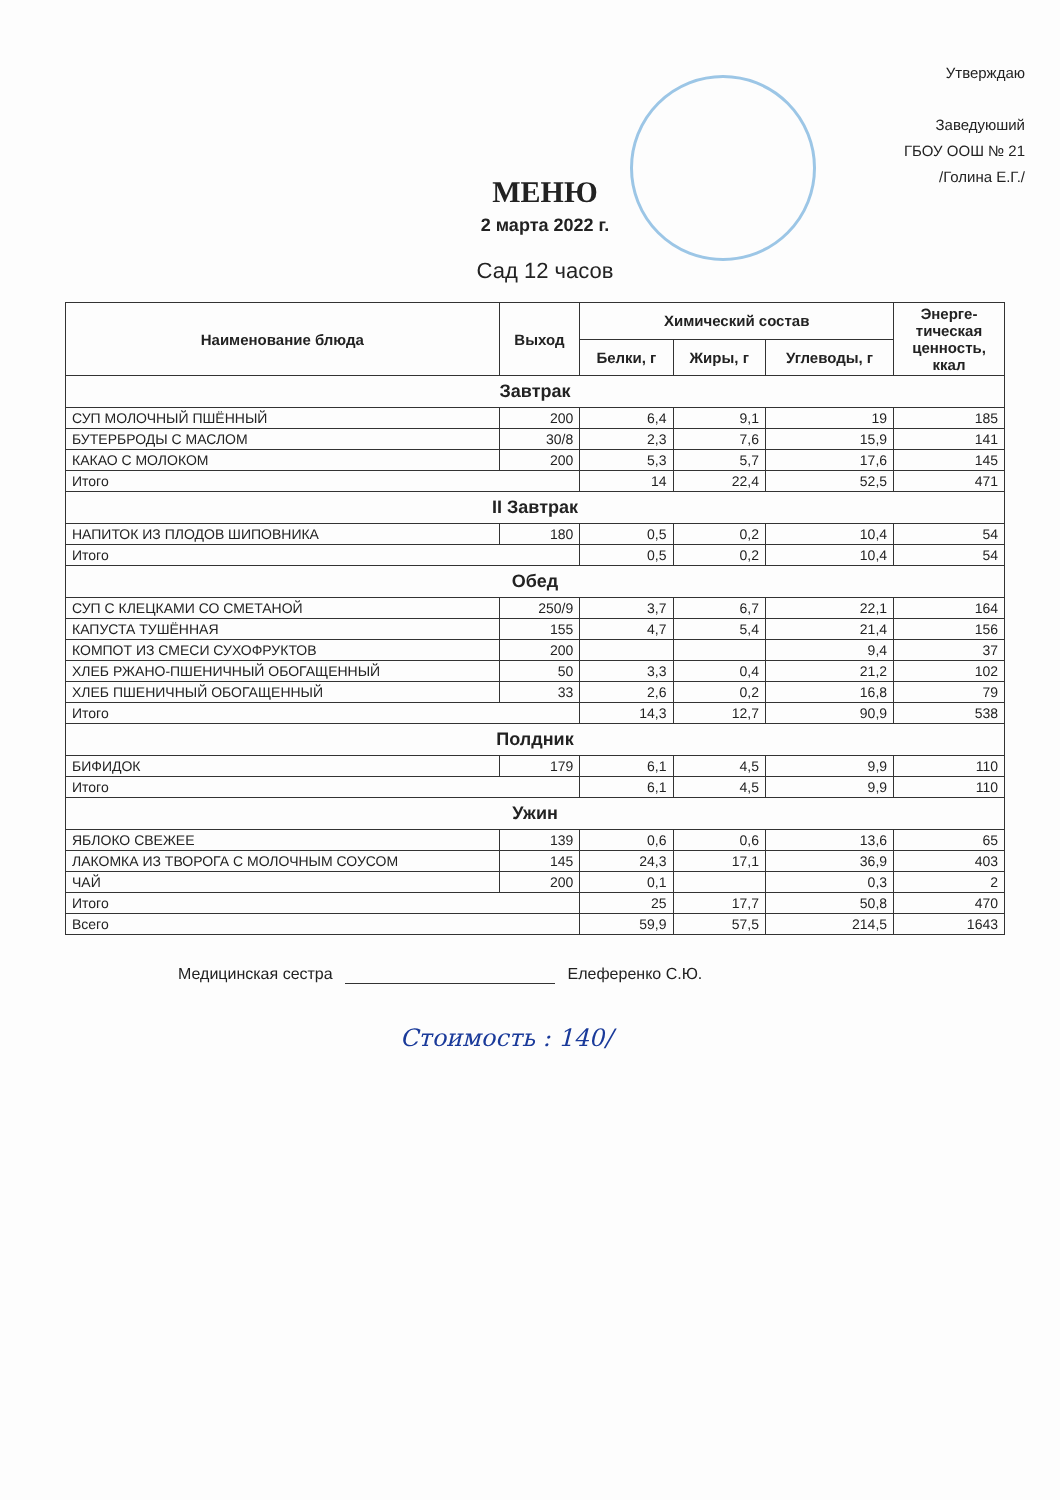Утверждаю
Заведуюший
ГБОУ ООШ № 21
/Голина Е.Г./
МЕНЮ
2 марта 2022 г.
Сад 12 часов
| Наименование блюда | Выход | Химический состав | | | Энерге- тическая ценность, ккал |
| --- | --- | --- | --- | --- | --- |
| | | Белки, г | Жиры, г | Углеводы, г | |
| Завтрак | | | | | |
| СУП МОЛОЧНЫЙ ПШЁННЫЙ | 200 | 6,4 | 9,1 | 19 | 185 |
| БУТЕРБРОДЫ С МАСЛОМ | 30/8 | 2,3 | 7,6 | 15,9 | 141 |
| КАКАО С МОЛОКОМ | 200 | 5,3 | 5,7 | 17,6 | 145 |
| Итого | | 14 | 22,4 | 52,5 | 471 |
| II Завтрак | | | | | |
| НАПИТОК ИЗ ПЛОДОВ ШИПОВНИКА | 180 | 0,5 | 0,2 | 10,4 | 54 |
| Итого | | 0,5 | 0,2 | 10,4 | 54 |
| Обед | | | | | |
| СУП С КЛЕЦКАМИ СО СМЕТАНОЙ | 250/9 | 3,7 | 6,7 | 22,1 | 164 |
| КАПУСТА ТУШЁННАЯ | 155 | 4,7 | 5,4 | 21,4 | 156 |
| КОМПОТ ИЗ СМЕСИ СУХОФРУКТОВ | 200 | | | 9,4 | 37 |
| ХЛЕБ РЖАНО-ПШЕНИЧНЫЙ ОБОГАЩЕННЫЙ | 50 | 3,3 | 0,4 | 21,2 | 102 |
| ХЛЕБ ПШЕНИЧНЫЙ ОБОГАЩЕННЫЙ | 33 | 2,6 | 0,2 | 16,8 | 79 |
| Итого | | 14,3 | 12,7 | 90,9 | 538 |
| Полдник | | | | | |
| БИФИДОК | 179 | 6,1 | 4,5 | 9,9 | 110 |
| Итого | | 6,1 | 4,5 | 9,9 | 110 |
| Ужин | | | | | |
| ЯБЛОКО СВЕЖЕЕ | 139 | 0,6 | 0,6 | 13,6 | 65 |
| ЛАКОМКА ИЗ ТВОРОГА С МОЛОЧНЫМ СОУСОМ | 145 | 24,3 | 17,1 | 36,9 | 403 |
| ЧАЙ | 200 | 0,1 | | 0,3 | 2 |
| Итого | | 25 | 17,7 | 50,8 | 470 |
| Всего | | 59,9 | 57,5 | 214,5 | 1643 |
Медицинская сестра Елеференко С.Ю.
Стоимость : 140/